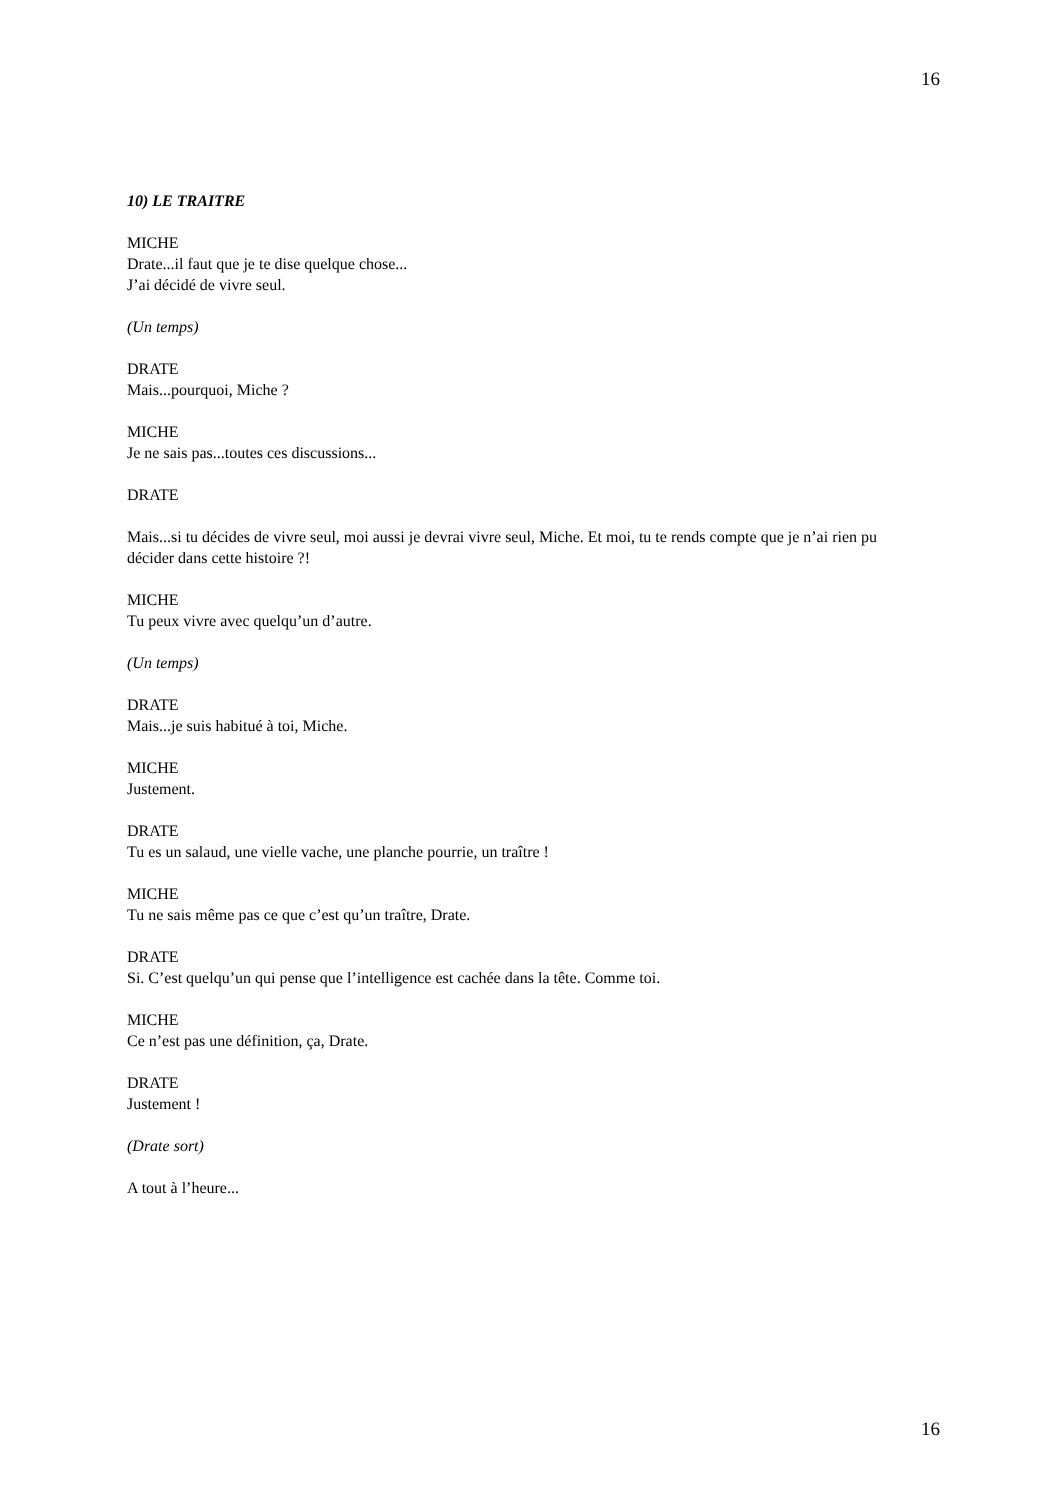16
10) LE TRAITRE
MICHE
Drate...il faut que je te dise quelque chose...
J’ai décidé de vivre seul.
(Un temps)
DRATE
Mais...pourquoi, Miche ?
MICHE
Je ne sais pas...toutes ces discussions...
DRATE
Mais...si tu décides de vivre seul, moi aussi je devrai vivre seul, Miche. Et moi, tu te rends compte que je n’ai rien pu décider dans cette histoire ?!
MICHE
Tu peux vivre avec quelqu’un d’autre.
(Un temps)
DRATE
Mais...je suis habitué à toi, Miche.
MICHE
Justement.
DRATE
Tu es un salaud, une vielle vache, une planche pourrie, un traître !
MICHE
Tu ne sais même pas ce que c’est qu’un traître, Drate.
DRATE
Si. C’est quelqu’un qui pense que l’intelligence est cachée dans la tête. Comme toi.
MICHE
Ce n’est pas une définition, ça, Drate.
DRATE
Justement !
(Drate sort)
A tout à l’heure...
16